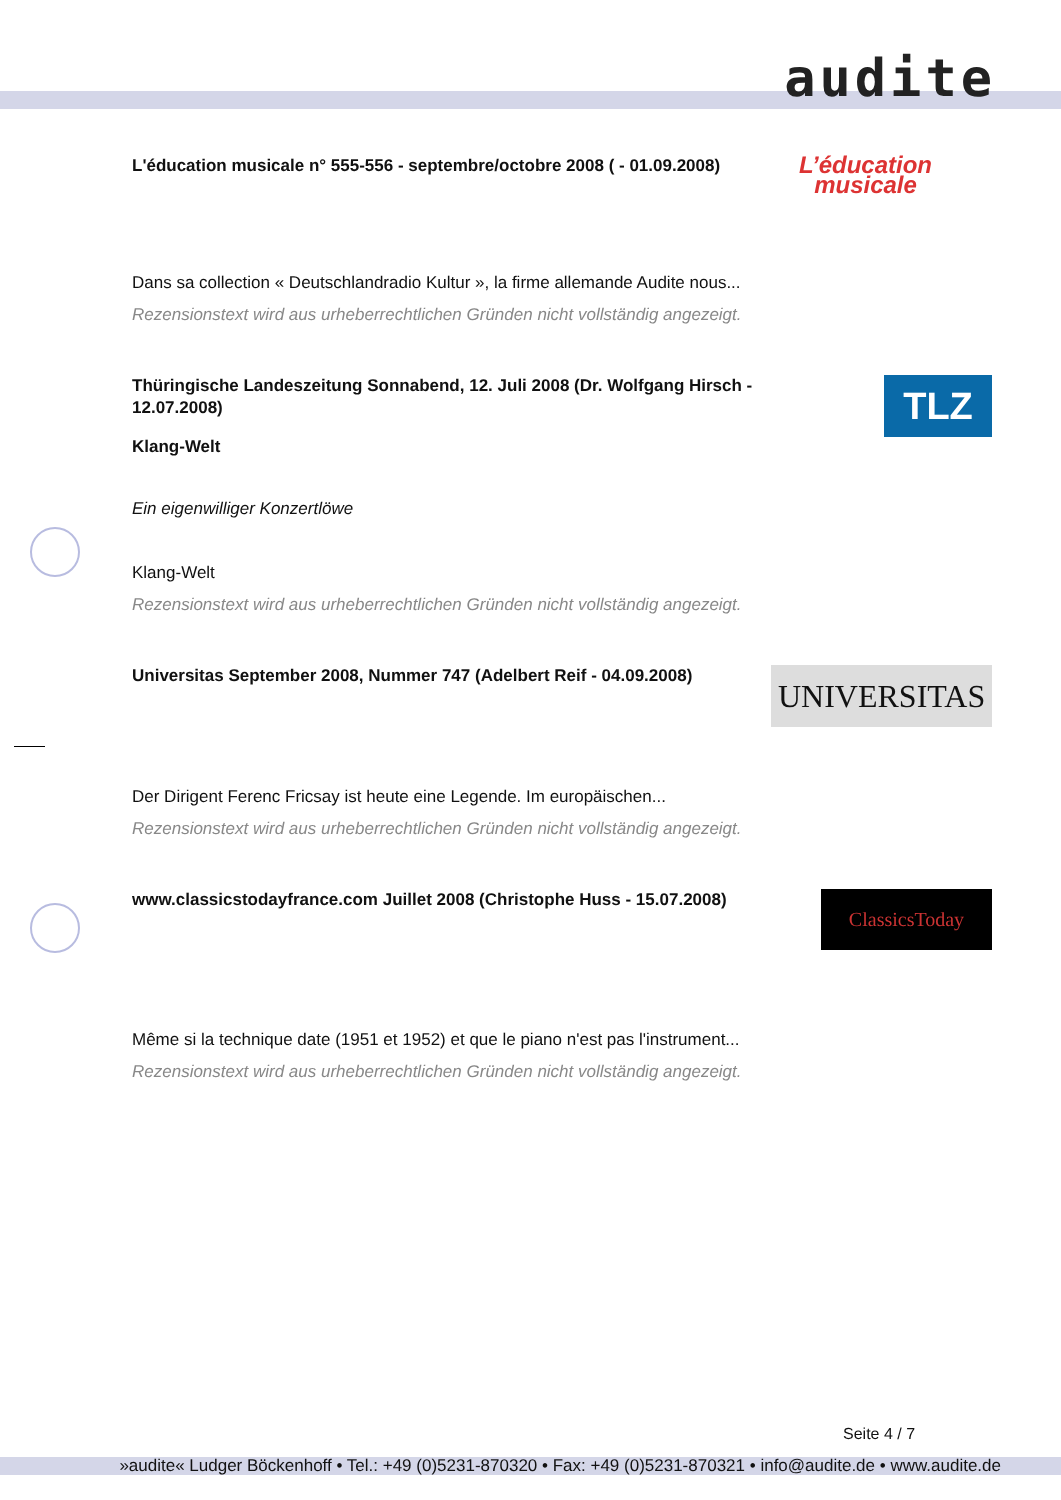audite
L'éducation musicale n° 555-556 - septembre/octobre 2008 ( - 01.09.2008)
L’éducation
musicale
Dans sa collection « Deutschlandradio Kultur », la firme allemande Audite nous...
Rezensionstext wird aus urheberrechtlichen Gründen nicht vollständig angezeigt.
Thüringische Landeszeitung Sonnabend, 12. Juli 2008 (Dr. Wolfgang Hirsch - 12.07.2008)
TLZ
Klang-Welt
Ein eigenwilliger Konzertlöwe
Klang-Welt
Rezensionstext wird aus urheberrechtlichen Gründen nicht vollständig angezeigt.
Universitas September 2008, Nummer 747 (Adelbert Reif - 04.09.2008)
UNIVERSITAS
Der Dirigent Ferenc Fricsay ist heute eine Legende. Im europäischen...
Rezensionstext wird aus urheberrechtlichen Gründen nicht vollständig angezeigt.
www.classicstodayfrance.com Juillet 2008 (Christophe Huss - 15.07.2008)
ClassicsToday
Même si la technique date (1951 et 1952) et que le piano n'est pas l'instrument...
Rezensionstext wird aus urheberrechtlichen Gründen nicht vollständig angezeigt.
Seite 4 / 7
»audite« Ludger Böckenhoff • Tel.: +49 (0)5231-870320 • Fax: +49 (0)5231-870321 • info@audite.de • www.audite.de